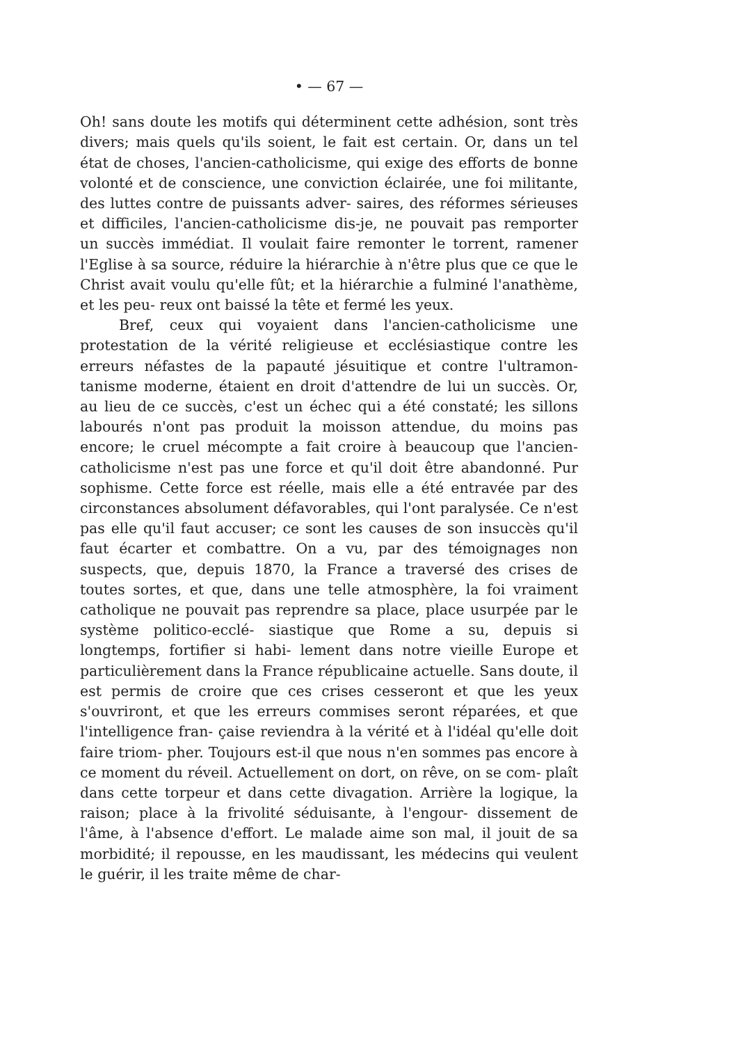• — 67 —
Oh! sans doute les motifs qui déterminent cette adhésion, sont très divers; mais quels qu'ils soient, le fait est certain. Or, dans un tel état de choses, l'ancien-catholicisme, qui exige des efforts de bonne volonté et de conscience, une conviction éclairée, une foi militante, des luttes contre de puissants adver- saires, des réformes sérieuses et difficiles, l'ancien-catholicisme dis-je, ne pouvait pas remporter un succès immédiat. Il voulait faire remonter le torrent, ramener l'Eglise à sa source, réduire la hiérarchie à n'être plus que ce que le Christ avait voulu qu'elle fût; et la hiérarchie a fulminé l'anathème, et les peu- reux ont baissé la tête et fermé les yeux.
Bref, ceux qui voyaient dans l'ancien-catholicisme une protestation de la vérité religieuse et ecclésiastique contre les erreurs néfastes de la papauté jésuitique et contre l'ultramon- tanisme moderne, étaient en droit d'attendre de lui un succès. Or, au lieu de ce succès, c'est un échec qui a été constaté; les sillons labourés n'ont pas produit la moisson attendue, du moins pas encore; le cruel mécompte a fait croire à beaucoup que l'ancien-catholicisme n'est pas une force et qu'il doit être abandonné. Pur sophisme. Cette force est réelle, mais elle a été entravée par des circonstances absolument défavorables, qui l'ont paralysée. Ce n'est pas elle qu'il faut accuser; ce sont les causes de son insuccès qu'il faut écarter et combattre. On a vu, par des témoignages non suspects, que, depuis 1870, la France a traversé des crises de toutes sortes, et que, dans une telle atmosphère, la foi vraiment catholique ne pouvait pas reprendre sa place, place usurpée par le système politico-ecclé- siastique que Rome a su, depuis si longtemps, fortifier si habi- lement dans notre vieille Europe et particulièrement dans la France républicaine actuelle. Sans doute, il est permis de croire que ces crises cesseront et que les yeux s'ouvriront, et que les erreurs commises seront réparées, et que l'intelligence fran- çaise reviendra à la vérité et à l'idéal qu'elle doit faire triom- pher. Toujours est-il que nous n'en sommes pas encore à ce moment du réveil. Actuellement on dort, on rêve, on se com- plaît dans cette torpeur et dans cette divagation. Arrière la logique, la raison; place à la frivolité séduisante, à l'engour- dissement de l'âme, à l'absence d'effort. Le malade aime son mal, il jouit de sa morbidité; il repousse, en les maudissant, les médecins qui veulent le guérir, il les traite même de char-